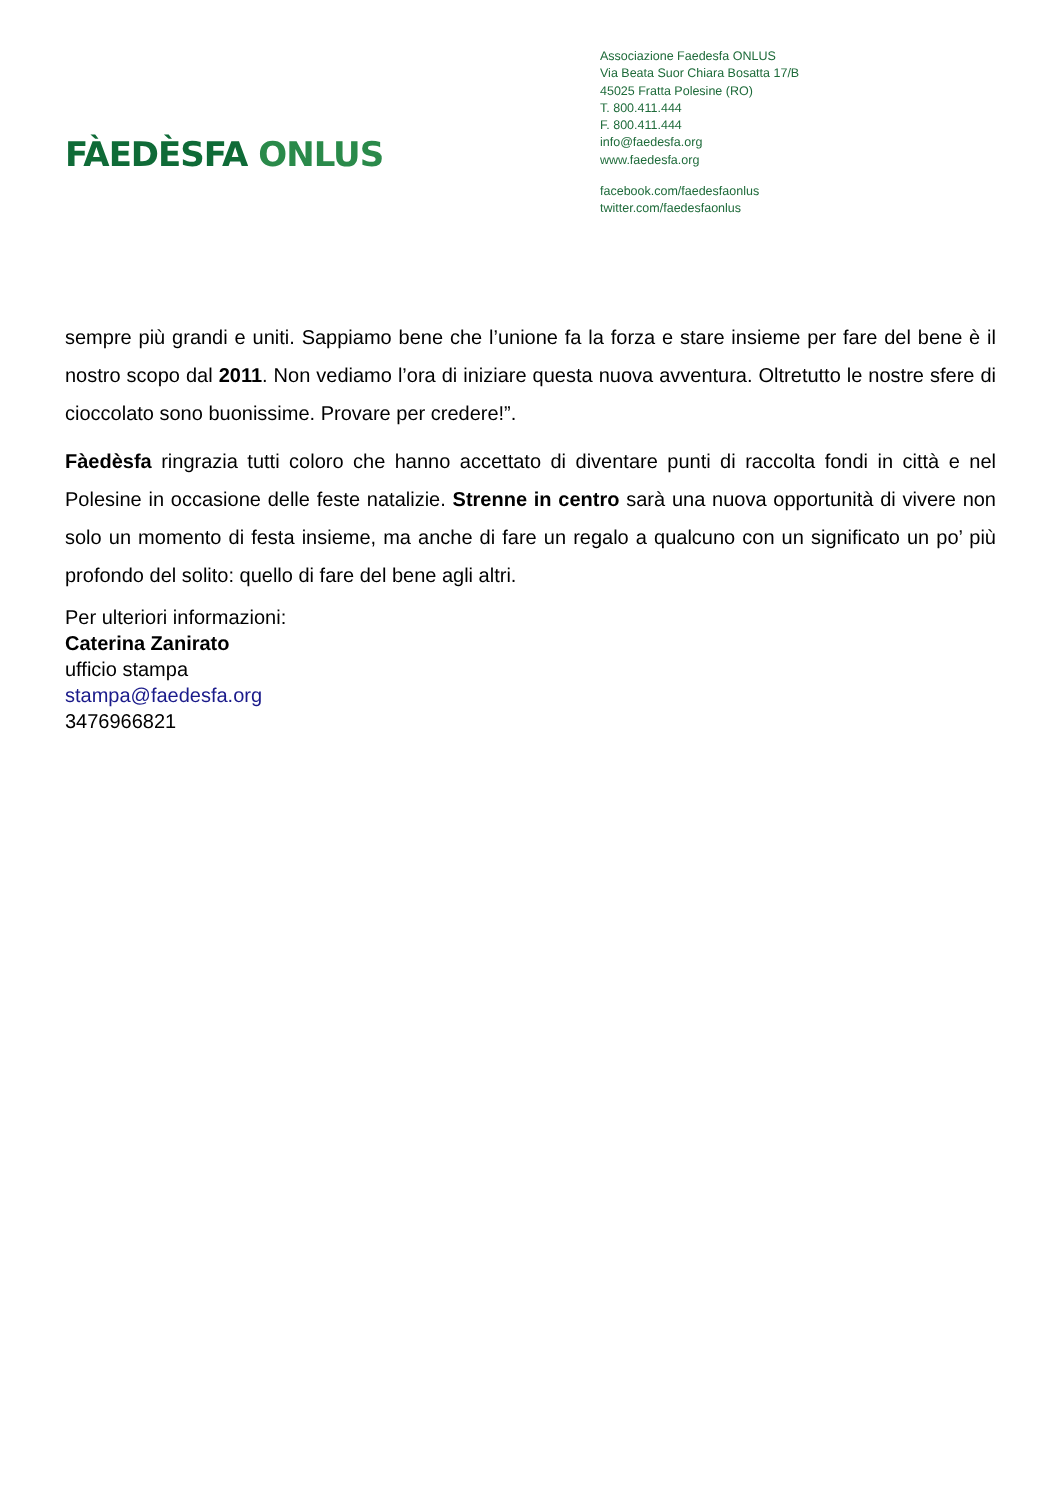FÀEDÈSFA ONLUS
Associazione Faedesfa ONLUS
Via Beata Suor Chiara Bosatta 17/B
45025 Fratta Polesine (RO)
T. 800.411.444
F. 800.411.444
info@faedesfa.org
www.faedesfa.org
facebook.com/faedesfaonlus
twitter.com/faedesfaonlus
sempre più grandi e uniti. Sappiamo bene che l’unione fa la forza e stare insieme per fare del bene è il nostro scopo dal 2011. Non vediamo l’ora di iniziare questa nuova avventura. Oltretutto le nostre sfere di cioccolato sono buonissime. Provare per credere!”.
Fàedèsfa ringrazia tutti coloro che hanno accettato di diventare punti di raccolta fondi in città e nel Polesine in occasione delle feste natalizie. Strenne in centro sarà una nuova opportunità di vivere non solo un momento di festa insieme, ma anche di fare un regalo a qualcuno con un significato un po’ più profondo del solito: quello di fare del bene agli altri.
Per ulteriori informazioni:
Caterina Zanirato
ufficio stampa
stampa@faedesfa.org
3476966821